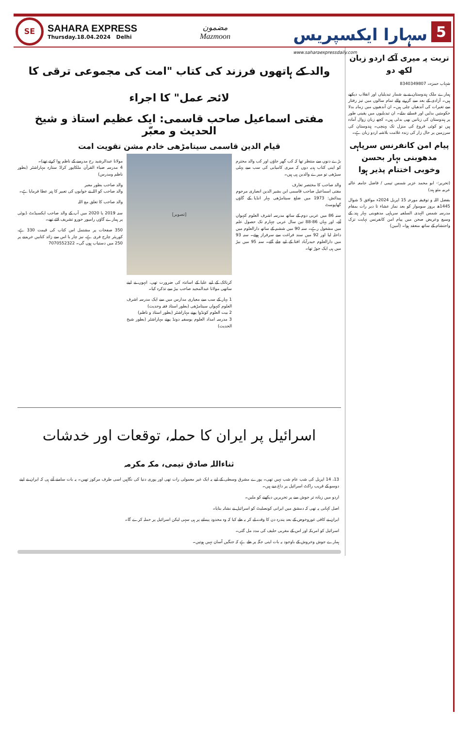SE
SAHARA EXPRESS
Thursday.18.04.2024 Delhi
مضمون
Mazmoon
5
سہارا ایکسپریس
www.saharaexpressdaily.com
تربت پہ میری آکے اردو زبان لکھ دو
شہاب حمزہ۔ 8340349807
ہمارے ملک ہندوستان نے بے شمار تبدیلیاں اور انقلاب دیکھے ہیں۔ آزادی کے بعد سے گزرنے والے تمام سالوں میں تیز رفتار سے تغیرات کی آندھیاں چلی ہیں۔ ان آندھیوں میں زمانہ بدلا حکومتیں بدلیں اور فسانے بدلے۔ ان تبدیلیوں میں یقینی طور پر ہندوستان کی زبانیں بھی بدلی ہیں۔ کچھ زبان زوال آمادہ ہیں تو کوئی فروغ کی منزل تک پہنچی۔ ہندوستان کی سرزمین پر حال زار کی زندہ علامت بلاشبہ اردو زبان ہے۔
پیام امن کانفرنس سرپاہی مدھوبنی بہار بحسن وخوبی اختتام پذیر ہوا
(تحریر:- ابو محمد عزیر شمس تیمی / فاضل جامعہ عالیہ عربیہ مئو ہند)
بفضل اللہ و توفیقہ مورخہ 15 اپریل 2024ء موافق 5 شوال 1445ھ بروز سوموار کو بعد نماز عشاء تا دیر رات بمقام مدرسہ شمس الہدی السلفیہ سرپاہی مدھوبنی بہار ہند کے وسیع وعریض صحن میں پیام امن کانفرنس نہایت تزک واحتشام کے ساتھ منعقد ہوا۔ (آمین)
والد کے ہاتھوں فرزند کی کتاب "امت کی مجموعی ترقی کا لائحہ عمل" کا اجراء
مفتی اسماعیل صاحب قاسمی: ایک عظیم استاذ و شیخ الحدیث و معبّر
قیام الدین قاسمی سیتامڑھی خادم مشن تقویت امت
بڑے دنوں سے منتظر تھا کہ کب گھر جاؤں اور کب والد محترم کو اپنی کتاب ہدیہ دوں کہ میری کامیابی کی سب سے پہلی سیڑھی تو میرے والدین ہی ہیں۔
والد صاحب کا مختصر تعارف
مفتی اسماعیل صاحب قاسمی ابن بشیر الدین انصاری مرحوم
پیدائش: 1973 میں ضلع سیتامڑھی بہار انڈیا کے گاؤں گھاپوسٹ
سنہ 86 میں عربی دوم کے ساتھ مدرسہ اشرف العلوم کنہواں آئے، اور یہاں 86-88 تین سال عربی چہارم تک حصول علم میں مشغول رہے۔ سنہ 90 میں ششم کے ساتھ دارالعلوم میں داخلہ لیا اور 92 میں سند فراغت سے سرفراز ہوئے۔ سنہ 93 میں دارالعلوم حیدرآباد افتا کے لیے چلے گئے۔ سنہ 95 میں بیڑ میں ہی ایک جوڑ تھا۔
[تصویر]
کرناٹک کے لیے علیا کے اساتذہ کی ضرورت تھی، انہوں نے اپنے ساتھی مولانا عبدالمجید صاحب بیڑ سے تذکرہ کیا۔
1 بہار کے سب سے معیاری مدارس میں سے ایک مدرسہ اشرف العلوم کنہواں سیتامڑھی (بطور استاذ فقہ وحدیث)
2 بیت العلوم کونڈوا پونے مہاراشٹر (بطور استاذ و ناظم)
3 مدرسہ امداد العلوم یوسفیہ دونڈ پونے مہاراشٹر (بطور شیخ الحدیث)
مولانا عبدالرشید رح مدرسے کے ناظم ہوا کرتے تھے)۔
4 مدرسہ ضیاء القرآن ملکاپور کراڈ ستارہ مہاراشٹر (بطور ناظم ومدرس)
والد صاحب بطور معبر
والد صاحب کو اللہ نے خوابوں کی تعبیر کا ہنر عطا فرمایا ہے۔
والد صاحب کا تعلق مع اللہ
سنہ 2019 یا 2020 میں آپ کے والد صاحب ایکسیڈنٹ ڈیوٹی پر ہمارے گاؤں رامپور حورو تشریف لائے تھے۔
350 صفحات پر مشتمل اس کتاب کی قیمت 330 ہے، کوریئر چارج فری ہے، نیز چار یا اس سے زائد کتابیں خریدنے پر 250 میں دستیاب ہوں گی۔ 7070552322
اسرائیل پر ایران کا حملہ، توقعات اور خدشات
ثناءاللہ صادق تیمی، مکہ مکرمہ
13، 14 اپریل کی شب عام شب نہیں تھی۔ پورے مشرق وسطی کے لیے یہ ایک غیر معمولی رات تھی اور پوری دنیا کی نگاہیں اسی طرف مرکوز تھیں۔ یہ بات سامنے آتے ہی کہ ایران نے اپنے دوسو کے قریب راکٹ اسرائیل پر داغ دیے ہیں۔
اردو میں زیادہ تر جوش سے پر تحریریں دیکھنے کو ملیں۔
اصل کہانی یہ تھی کہ دمشق میں ایرانی کونصلیٹ کو اسرائیل نے نشانہ بنایا۔
ایران نے کافی غوروخوض کے بعد پندرہ دن کا وقت لے کر یہ طے کیا کہ وہ محدود پیمانے پر ہی سہی لیکن اسرائیل پر حملہ کرے گا۔
اسرائیل کو امریکہ اور اس کے مغربی حلیف کی مدد مل گئی۔
ہمارے جوش وخروش کے باوجود یہ بات اپنی جگہ پر طے ہے کہ جنگیں آسان نہیں ہوتیں۔